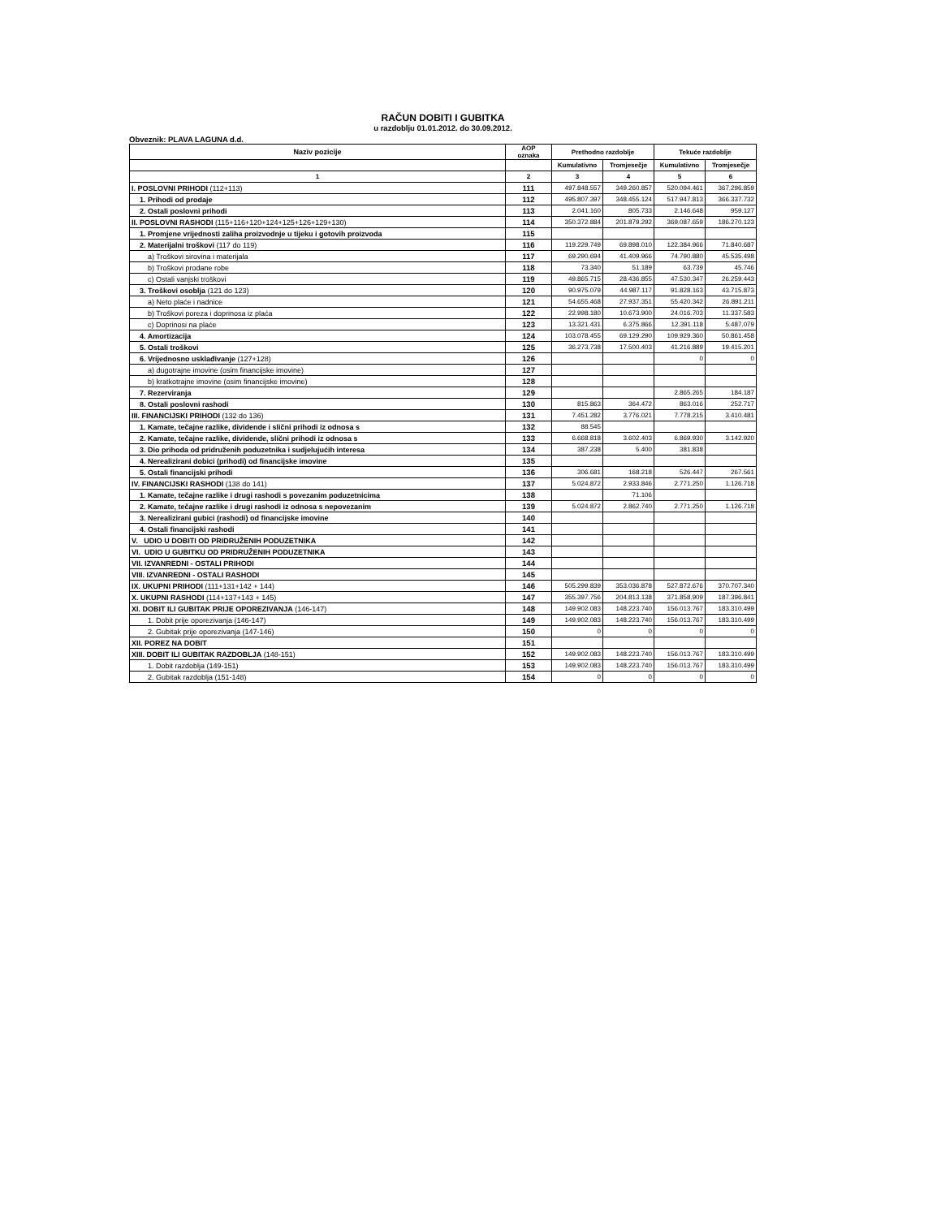RAČUN DOBITI I GUBITKA
u razdoblju 01.01.2012. do 30.09.2012.
Obveznik: PLAVA LAGUNA d.d.
| Naziv pozicije | AOP oznaka | Prethodno razdoblje | | Tekuće razdoblje | |
| --- | --- | --- | --- | --- | --- |
| | | Kumulativno | Tromjesečje | Kumulativno | Tromjesečje |
| 1 | 2 | 3 | 4 | 5 | 6 |
| I. POSLOVNI PRIHODI (112+113) | 111 | 497.848.557 | 349.260.857 | 520.094.461 | 367.296.859 |
| 1. Prihodi od prodaje | 112 | 495.807.397 | 348.455.124 | 517.947.813 | 366.337.732 |
| 2. Ostali poslovni prihodi | 113 | 2.041.160 | 805.733 | 2.146.648 | 959.127 |
| II. POSLOVNI RASHODI (115+116+120+124+125+126+129+130) | 114 | 350.372.884 | 201.879.292 | 369.087.659 | 186.270.123 |
| 1. Promjene vrijednosti zaliha proizvodnje u tijeku i gotovih proizvoda | 115 | | | | |
| 2. Materijalni troškovi (117 do 119) | 116 | 119.229.749 | 69.898.010 | 122.384.966 | 71.840.687 |
| a) Troškovi sirovina i materijala | 117 | 69.290.694 | 41.409.966 | 74.790.880 | 45.535.498 |
| b) Troškovi prodane robe | 118 | 73.340 | 51.189 | 63.739 | 45.746 |
| c) Ostali vanjski troškovi | 119 | 49.865.715 | 28.436.855 | 47.530.347 | 26.259.443 |
| 3. Troškovi osoblja (121 do 123) | 120 | 90.975.079 | 44.987.117 | 91.828.163 | 43.715.873 |
| a) Neto plaće i nadnice | 121 | 54.655.468 | 27.937.351 | 55.420.342 | 26.891.211 |
| b) Troškovi poreza i doprinosa iz plaća | 122 | 22.998.180 | 10.673.900 | 24.016.703 | 11.337.583 |
| c) Doprinosi na plaće | 123 | 13.321.431 | 6.375.866 | 12.391.118 | 5.487.079 |
| 4. Amortizacija | 124 | 103.078.455 | 69.129.290 | 109.929.360 | 50.861.458 |
| 5. Ostali troškovi | 125 | 36.273.738 | 17.500.403 | 41.216.889 | 19.415.201 |
| 6. Vrijednosno usklađivanje (127+128) | 126 | | | 0 | 0 |
| a) dugotrajne imovine (osim financijske imovine) | 127 | | | | |
| b) kratkotrajne imovine (osim financijske imovine) | 128 | | | | |
| 7. Rezerviranja | 129 | | | 2.865.265 | 184.187 |
| 8. Ostali poslovni rashodi | 130 | 815.863 | 364.472 | 863.016 | 252.717 |
| III. FINANCIJSKI PRIHODI (132 do 136) | 131 | 7.451.282 | 3.776.021 | 7.778.215 | 3.410.481 |
| 1. Kamate, tečajne razlike, dividende i slični prihodi iz odnosa s | 132 | 88.545 | | | |
| 2. Kamate, tečajne razlike, dividende, slični prihodi iz odnosa s | 133 | 6.668.818 | 3.602.403 | 6.869.930 | 3.142.920 |
| 3. Dio prihoda od pridruženih poduzetnika i sudjelujućih interesa | 134 | 387.238 | 5.400 | 381.838 | |
| 4. Nerealizirani dobici (prihodi) od financijske imovine | 135 | | | | |
| 5. Ostali financijski prihodi | 136 | 306.681 | 168.218 | 526.447 | 267.561 |
| IV. FINANCIJSKI RASHODI (138 do 141) | 137 | 5.024.872 | 2.933.846 | 2.771.250 | 1.126.718 |
| 1. Kamate, tečajne razlike i drugi rashodi s povezanim poduzetnicima | 138 | | 71.106 | | |
| 2. Kamate, tečajne razlike i drugi rashodi iz odnosa s nepovezanim | 139 | 5.024.872 | 2.862.740 | 2.771.250 | 1.126.718 |
| 3. Nerealizirani gubici (rashodi) od financijske imovine | 140 | | | | |
| 4. Ostali financijski rashodi | 141 | | | | |
| V. UDIO U DOBITI OD PRIDRUŽENIH PODUZETNIKA | 142 | | | | |
| VI. UDIO U GUBITKU OD PRIDRUŽENIH PODUZETNIKA | 143 | | | | |
| VII. IZVANREDNI - OSTALI PRIHODI | 144 | | | | |
| VIII. IZVANREDNI - OSTALI RASHODI | 145 | | | | |
| IX. UKUPNI PRIHODI (111+131+142 + 144) | 146 | 505.299.839 | 353.036.878 | 527.872.676 | 370.707.340 |
| X. UKUPNI RASHODI (114+137+143 + 145) | 147 | 355.397.756 | 204.813.138 | 371.858.909 | 187.396.841 |
| XI. DOBIT ILI GUBITAK PRIJE OPOREZIVANJA (146-147) | 148 | 149.902.083 | 148.223.740 | 156.013.767 | 183.310.499 |
| 1. Dobit prije oporezivanja (146-147) | 149 | 149.902.083 | 148.223.740 | 156.013.767 | 183.310.499 |
| 2. Gubitak prije oporezivanja (147-146) | 150 | 0 | 0 | 0 | 0 |
| XII. POREZ NA DOBIT | 151 | | | | |
| XIII. DOBIT ILI GUBITAK RAZDOBLJA (148-151) | 152 | 149.902.083 | 148.223.740 | 156.013.767 | 183.310.499 |
| 1. Dobit razdoblja (149-151) | 153 | 149.902.083 | 148.223.740 | 156.013.767 | 183.310.499 |
| 2. Gubitak razdoblja (151-148) | 154 | 0 | 0 | 0 | 0 |